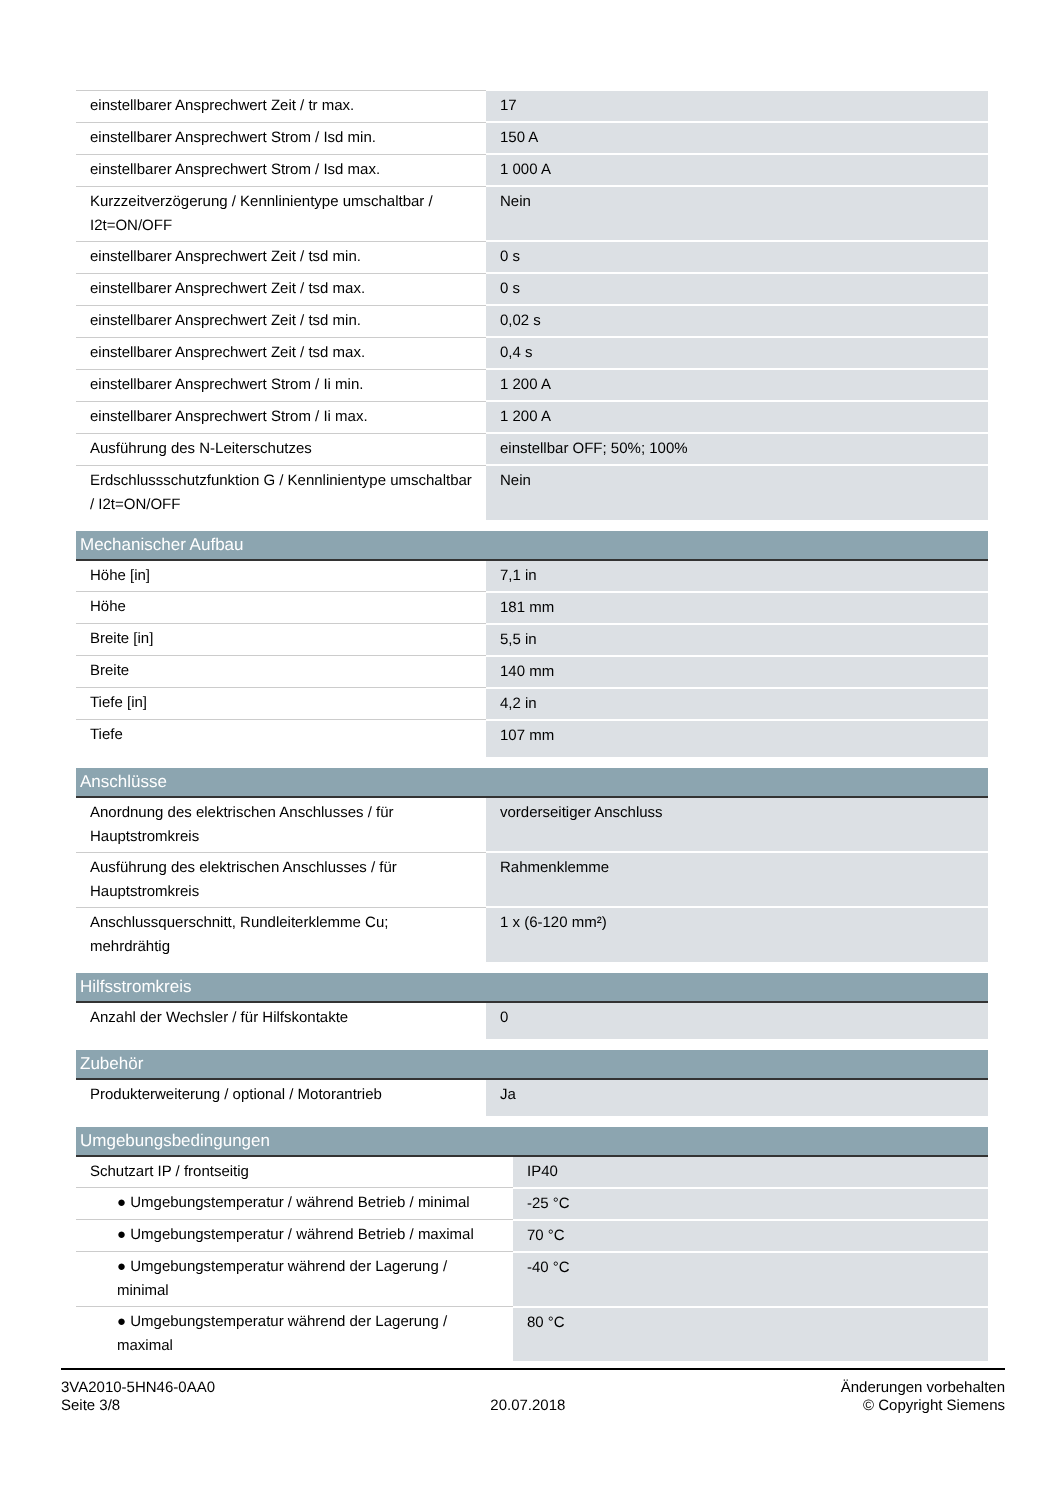| einstellbarer Ansprechwert Zeit / tr max. | 17 |
| einstellbarer Ansprechwert Strom / Isd min. | 150 A |
| einstellbarer Ansprechwert Strom / Isd max. | 1 000 A |
| Kurzzeitverzögerung / Kennlinientype umschaltbar / I2t=ON/OFF | Nein |
| einstellbarer Ansprechwert Zeit / tsd min. | 0 s |
| einstellbarer Ansprechwert Zeit / tsd max. | 0 s |
| einstellbarer Ansprechwert Zeit / tsd min. | 0,02 s |
| einstellbarer Ansprechwert Zeit / tsd max. | 0,4 s |
| einstellbarer Ansprechwert Strom / Ii min. | 1 200 A |
| einstellbarer Ansprechwert Strom / Ii max. | 1 200 A |
| Ausführung des N-Leiterschutzes | einstellbar OFF; 50%; 100% |
| Erdschlussschutzfunktion G / Kennlinientype umschaltbar / I2t=ON/OFF | Nein |
| Mechanischer Aufbau | |
| --- | --- |
| Höhe [in] | 7,1 in |
| Höhe | 181 mm |
| Breite [in] | 5,5 in |
| Breite | 140 mm |
| Tiefe [in] | 4,2 in |
| Tiefe | 107 mm |
| Anschlüsse | |
| --- | --- |
| Anordnung des elektrischen Anschlusses / für Hauptstromkreis | vorderseitiger Anschluss |
| Ausführung des elektrischen Anschlusses / für Hauptstromkreis | Rahmenklemme |
| Anschlussquerschnitt, Rundleiterklemme Cu; mehrdrähtig | 1 x (6-120 mm²) |
| Hilfsstromkreis | |
| --- | --- |
| Anzahl der Wechsler / für Hilfskontakte | 0 |
| Zubehör | |
| --- | --- |
| Produkterweiterung / optional / Motorantrieb | Ja |
| Umgebungsbedingungen | |
| --- | --- |
| Schutzart IP / frontseitig | IP40 |
| ● Umgebungstemperatur / während Betrieb / minimal | -25 °C |
| ● Umgebungstemperatur / während Betrieb / maximal | 70 °C |
| ● Umgebungstemperatur während der Lagerung / minimal | -40 °C |
| ● Umgebungstemperatur während der Lagerung / maximal | 80 °C |
3VA2010-5HN46-0AA0
Seite 3/8
20.07.2018
Änderungen vorbehalten
© Copyright Siemens